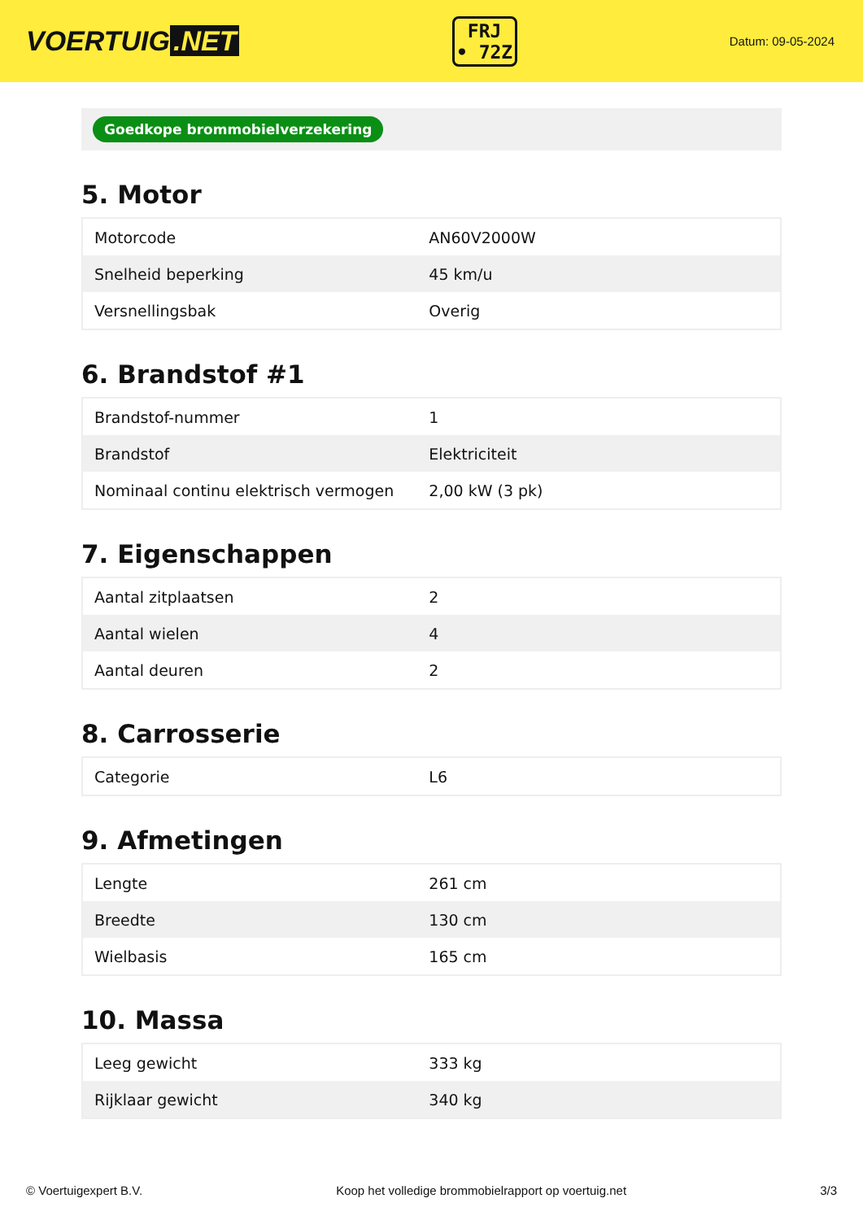VOERTUIG.NET
FRJ
• 72Z
Datum: 09-05-2024
Goedkope brommobielverzekering
5. Motor
| Motorcode | AN60V2000W |
| Snelheid beperking | 45 km/u |
| Versnellingsbak | Overig |
6. Brandstof #1
| Brandstof-nummer | 1 |
| Brandstof | Elektriciteit |
| Nominaal continu elektrisch vermogen | 2,00 kW (3 pk) |
7. Eigenschappen
| Aantal zitplaatsen | 2 |
| Aantal wielen | 4 |
| Aantal deuren | 2 |
8. Carrosserie
| Categorie | L6 |
9. Afmetingen
| Lengte | 261 cm |
| Breedte | 130 cm |
| Wielbasis | 165 cm |
10. Massa
| Leeg gewicht | 333 kg |
| Rijklaar gewicht | 340 kg |
© Voertuigexpert B.V. Koop het volledige brommobielrapport op voertuig.net 3/3